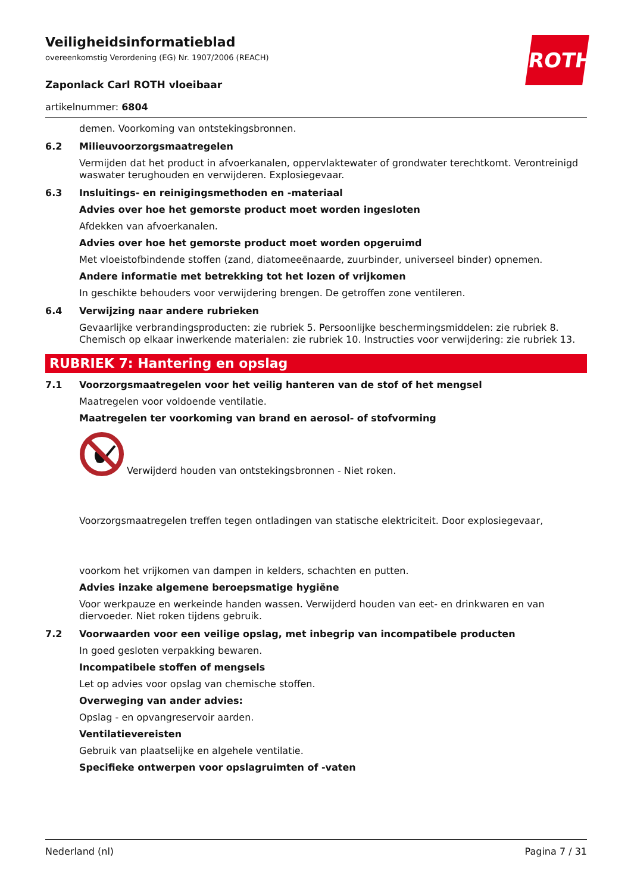Veiligheidsinformatieblad
overeenkomstig Verordening (EG) Nr. 1907/2006 (REACH)
Zaponlack Carl ROTH vloeibaar
artikelnummer: 6804
demen. Voorkoming van ontstekingsbronnen.
6.2 Milieuvoorzorgsmaatregelen
Vermijden dat het product in afvoerkanalen, oppervlaktewater of grondwater terechtkomt. Verontreinigd waswater terughouden en verwijderen. Explosiegevaar.
6.3 Insluitings- en reinigingsmethoden en -materiaal
Advies over hoe het gemorste product moet worden ingesloten
Afdekken van afvoerkanalen.
Advies over hoe het gemorste product moet worden opgeruimd
Met vloeistofbindende stoffen (zand, diatomeeënaarde, zuurbinder, universeel binder) opnemen.
Andere informatie met betrekking tot het lozen of vrijkomen
In geschikte behouders voor verwijdering brengen. De getroffen zone ventileren.
6.4 Verwijzing naar andere rubrieken
Gevaarlijke verbrandingsproducten: zie rubriek 5. Persoonlijke beschermingsmiddelen: zie rubriek 8. Chemisch op elkaar inwerkende materialen: zie rubriek 10. Instructies voor verwijdering: zie rubriek 13.
RUBRIEK 7: Hantering en opslag
7.1 Voorzorgsmaatregelen voor het veilig hanteren van de stof of het mengsel
Maatregelen voor voldoende ventilatie.
Maatregelen ter voorkoming van brand en aerosol- of stofvorming
Verwijderd houden van ontstekingsbronnen - Niet roken.
Voorzorgsmaatregelen treffen tegen ontladingen van statische elektriciteit. Door explosiegevaar,
voorkom het vrijkomen van dampen in kelders, schachten en putten.
Advies inzake algemene beroepsmatige hygiëne
Voor werkpauze en werkeinde handen wassen. Verwijderd houden van eet- en drinkwaren en van diervoeder. Niet roken tijdens gebruik.
7.2 Voorwaarden voor een veilige opslag, met inbegrip van incompatibele producten
In goed gesloten verpakking bewaren.
Incompatibele stoffen of mengsels
Let op advies voor opslag van chemische stoffen.
Overweging van ander advies:
Opslag - en opvangreservoir aarden.
Ventilatievereisten
Gebruik van plaatselijke en algehele ventilatie.
Specifieke ontwerpen voor opslagruimten of -vaten
ROTH
Nederland (nl) Pagina 7 / 31